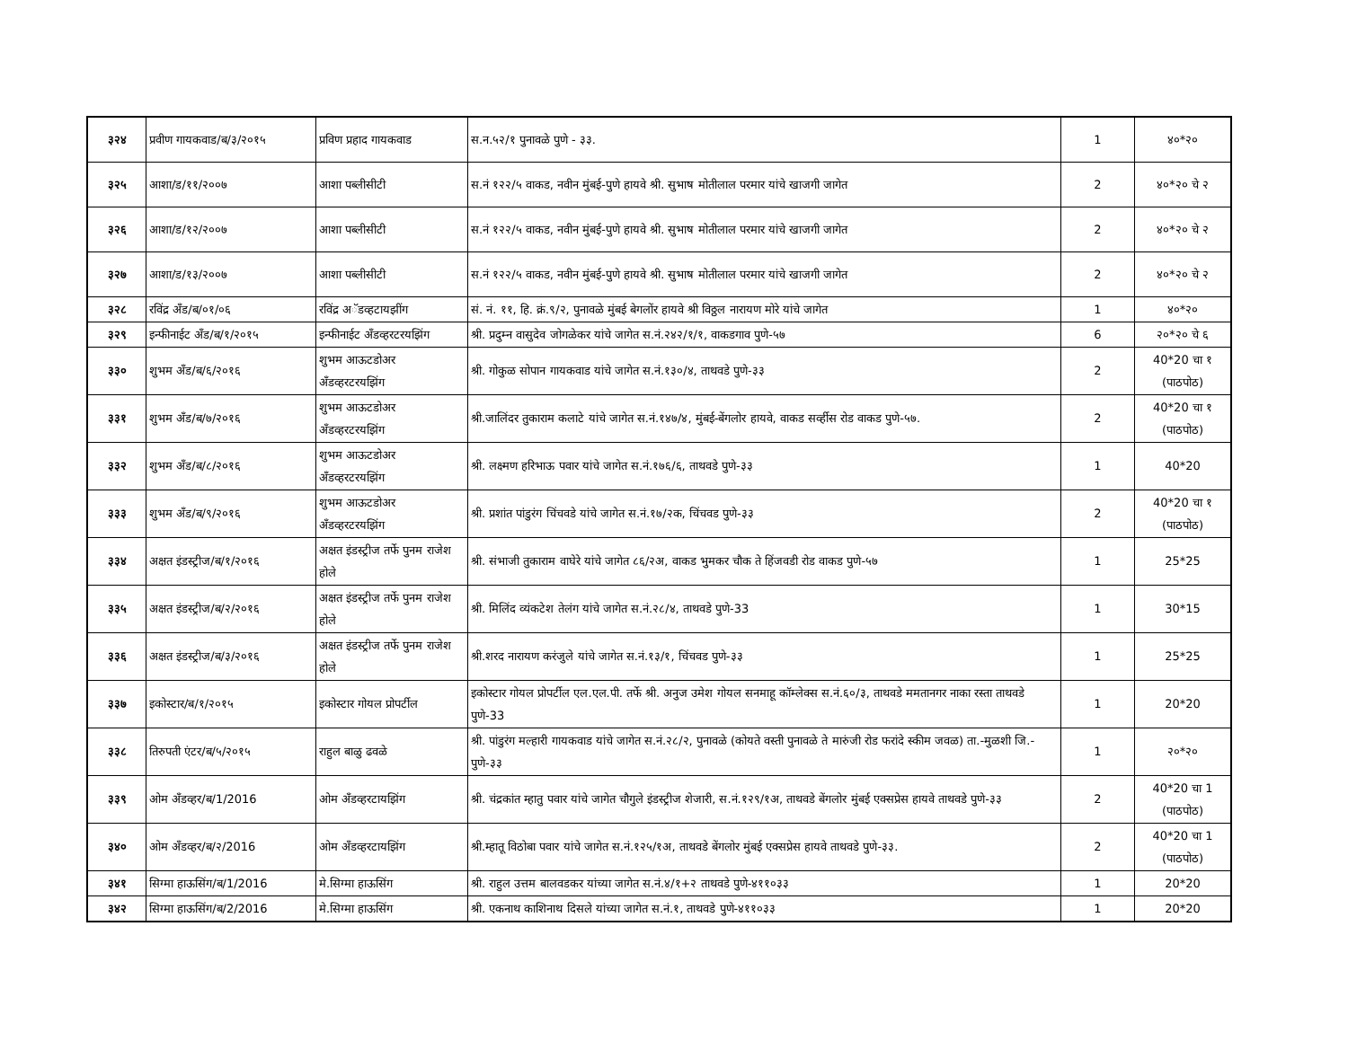| ३२४ | प्रवीण गायकवाड/ब/३/२०१५ | प्रविण प्रहाद गायकवाड | स.न.५२/१ पुनावळे पुणे - ३३. | 1 | ४०*२० |
| ३२५ | आशा/ड/११/२००७ | आशा पब्लीसीटी | स.नं १२२/५ वाकड, नवीन मुंबई-पुणे हायवे श्री. सुभाष मोतीलाल परमार यांचे खाजगी जागेत | 2 | ४०*२० चे २ |
| ३२६ | आशा/ड/१२/२००७ | आशा पब्लीसीटी | स.नं १२२/५ वाकड, नवीन मुंबई-पुणे हायवे श्री. सुभाष मोतीलाल परमार यांचे खाजगी जागेत | 2 | ४०*२० चे २ |
| ३२७ | आशा/ड/१३/२००७ | आशा पब्लीसीटी | स.नं १२२/५ वाकड, नवीन मुंबई-पुणे हायवे श्री. सुभाष मोतीलाल परमार यांचे खाजगी जागेत | 2 | ४०*२० चे २ |
| ३२८ | रविंद्र अँड/ब/०१/०६ | रविंद्र अॅडव्हटायझींग | सं. नं. ११, हि. क्रं.९/२, पुनावळे मुंबई बेगलोंर हायवे श्री विठ्ठल नारायण मोरे यांचे जागेत | 1 | ४०*२० |
| ३२९ | इन्फीनाईट अँड/ब/१/२०१५ | इन्फीनाईट अँडव्हरटरयझिंग | श्री. प्रदुम्न वासुदेव जोगळेकर यांचे जागेत स.नं.२४२/१/१, वाकडगाव पुणे-५७ | 6 | २०*२० चे ६ |
| ३३० | शुभम अँड/ब/६/२०१६ | शुभम आऊटडोअर अँडव्हरटरयझिंग | श्री. गोकुळ सोपान गायकवाड यांचे जागेत स.नं.१३०/४, ताथवडे पुणे-३३ | 2 | 40*20 चा १ (पाठपोठ) |
| ३३१ | शुभम अँड/ब/७/२०१६ | शुभम आऊटडोअर अँडव्हरटरयझिंग | श्री.जालिंदर तुकाराम कलाटे यांचे जागेत स.नं.१४७/४, मुंबई-बेंगलोर हायवे, वाकड सर्व्हीस रोड वाकड पुणे-५७. | 2 | 40*20 चा १ (पाठपोठ) |
| ३३२ | शुभम अँड/ब/८/२०१६ | शुभम आऊटडोअर अँडव्हरटरयझिंग | श्री. लक्ष्मण हरिभाऊ पवार यांचे जागेत स.नं.१७६/६, ताथवडे पुणे-३३ | 1 | 40*20 |
| ३३३ | शुभम अँड/ब/९/२०१६ | शुभम आऊटडोअर अँडव्हरटरयझिंग | श्री. प्रशांत पांडुरंग चिंचवडे यांचे जागेत स.नं.१७/२क, चिंचवड पुणे-३३ | 2 | 40*20 चा १ (पाठपोठ) |
| ३३४ | अक्षत इंडस्ट्रीज/ब/१/२०१६ | अक्षत इंडस्ट्रीज तर्फे पुनम राजेश होले | श्री. संभाजी तुकाराम वाघेरे यांचे जागेत ८६/२अ, वाकड भुमकर चौक ते हिंजवडी रोड वाकड पुणे-५७ | 1 | 25*25 |
| ३३५ | अक्षत इंडस्ट्रीज/ब/२/२०१६ | अक्षत इंडस्ट्रीज तर्फे पुनम राजेश होले | श्री. मिलिंद व्यंकटेश तेलंग यांचे जागेत स.नं.२८/४, ताथवडे पुणे-33 | 1 | 30*15 |
| ३३६ | अक्षत इंडस्ट्रीज/ब/३/२०१६ | अक्षत इंडस्ट्रीज तर्फे पुनम राजेश होले | श्री.शरद नारायण करंजुले यांचे जागेत स.नं.१३/१, चिंचवड पुणे-३३ | 1 | 25*25 |
| ३३७ | इकोस्टार/ब/१/२०१५ | इकोस्टार गोयल प्रोपर्टील | इकोस्टार गोयल प्रोपर्टील एल.एल.पी. तर्फे श्री. अनुज उमेश गोयल सनमाहू कॉम्लेक्स स.नं.६०/३, ताथवडे ममतानगर नाका रस्ता ताथवडे पुणे-33 | 1 | 20*20 |
| ३३८ | तिरुपती एंटर/ब/५/२०१५ | राहुल बाळु ढवळे | श्री. पांडुरंग मल्हारी गायकवाड यांचे जागेत स.नं.२८/२, पुनावळे (कोयते वस्ती पुनावळे ते मारुंजी रोड फरांदे स्कीम जवळ) ता.-मुळशी जि.-पुणे-३३ | 1 | २०*२० |
| ३३९ | ओम अँडव्हर/ब/1/2016 | ओम अँडव्हरटायझिंग | श्री. चंद्रकांत म्हातु पवार यांचे जागेत चौगुले इंडस्ट्रीज शेजारी, स.नं.१२९/१अ, ताथवडे बेंगलोर मुंबई एक्सप्रेस हायवे ताथवडे पुणे-३३ | 2 | 40*20 चा 1 (पाठपोठ) |
| ३४० | ओम अँडव्हर/ब/२/2016 | ओम अँडव्हरटायझिंग | श्री.म्हातू विठोबा पवार यांचे जागेत स.नं.१२५/१अ, ताथवडे बेंगलोर मुंबई एक्सप्रेस हायवे ताथवडे पुणे-३३. | 2 | 40*20 चा 1 (पाठपोठ) |
| ३४१ | सिग्मा हाऊसिंग/ब/1/2016 | मे.सिग्मा हाऊसिंग | श्री. राहुल उत्तम बालवडकर यांच्या जागेत स.नं.४/१+२ ताथवडे पुणे-४११०३३ | 1 | 20*20 |
| ३४२ | सिग्मा हाऊसिंग/ब/2/2016 | मे.सिग्मा हाऊसिंग | श्री. एकनाथ काशिनाथ दिसले यांच्या जागेत स.नं.१, ताथवडे पुणे-४११०३३ | 1 | 20*20 |